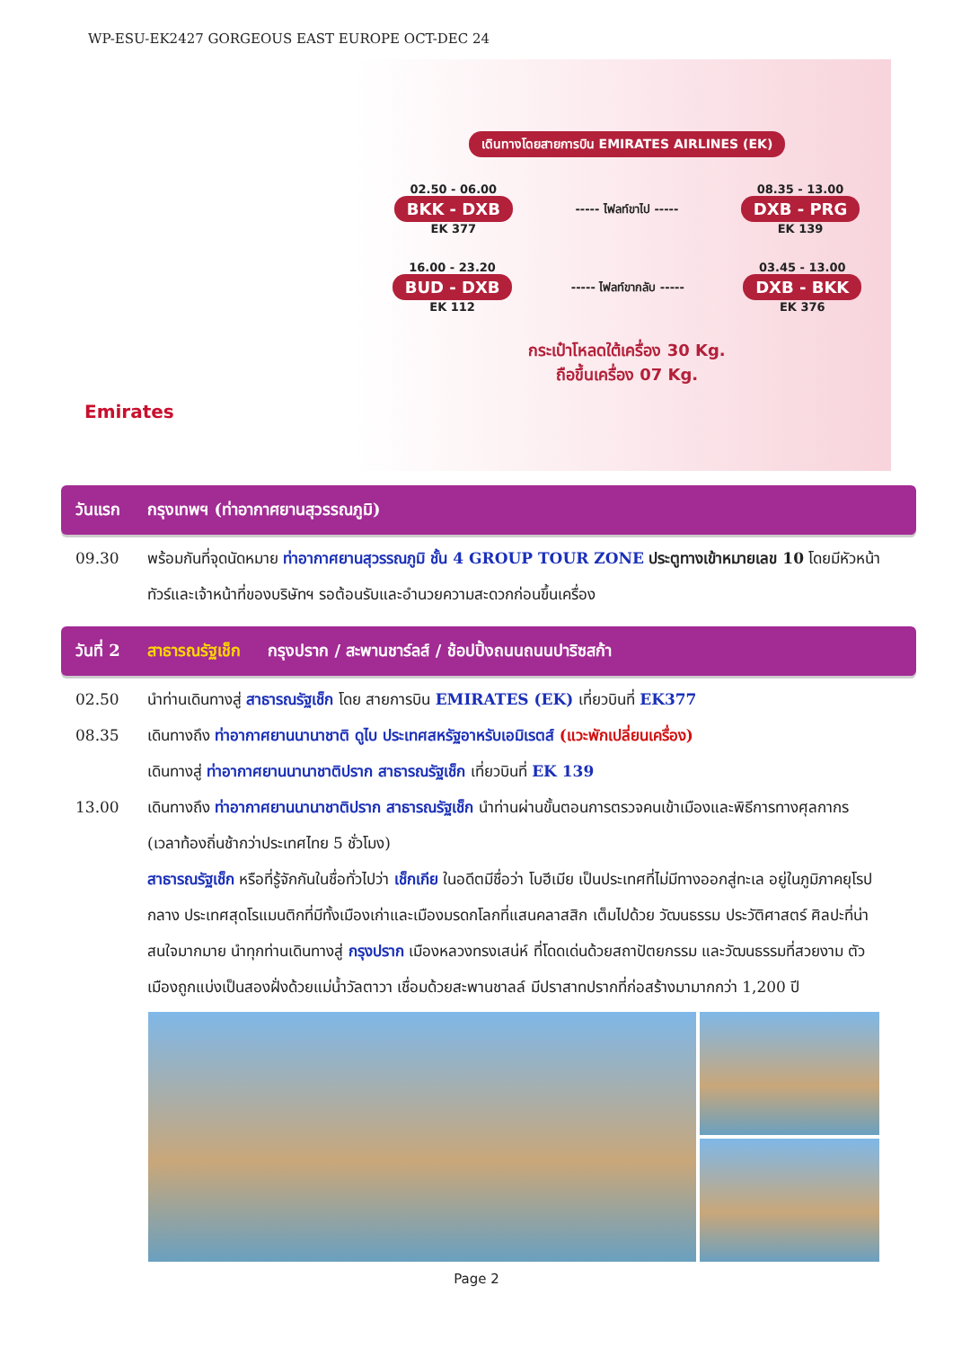WP-ESU-EK2427 GORGEOUS EAST EUROPE OCT-DEC 24
Emirates
เดินทางโดยสายการบิน EMIRATES AIRLINES (EK)
02.50 - 06.00
BKK - DXB
EK 377
----- ไฟลท์ขาไป -----
08.35 - 13.00
DXB - PRG
EK 139
16.00 - 23.20
BUD - DXB
EK 112
----- ไฟลท์ขากลับ -----
03.45 - 13.00
DXB - BKK
EK 376
กระเป๋าโหลดใต้เครื่อง 30 Kg.
ถือขึ้นเครื่อง 07 Kg.
วันแรก กรุงเทพฯ (ท่าอากาศยานสุวรรณภูมิ)
09.30 พร้อมกันที่จุดนัดหมาย ท่าอากาศยานสุวรรณภูมิ ชั้น 4 GROUP TOUR ZONE ประตูทางเข้าหมายเลข 10 โดยมีหัวหน้าทัวร์และเจ้าหน้าที่ของบริษัทฯ รอต้อนรับและอำนวยความสะดวกก่อนขึ้นเครื่อง
วันที่ 2 สาธารณรัฐเช็ก กรุงปราก / สะพานชาร์ลส์ / ช้อปปิ้งถนนถนนปาริซสก้า
02.50 นำท่านเดินทางสู่ สาธารณรัฐเช็ก โดย สายการบิน EMIRATES (EK) เที่ยวบินที่ EK377
08.35 เดินทางถึง ท่าอากาศยานนานาชาติ ดูไบ ประเทศสหรัฐอาหรับเอมิเรตส์ (แวะพักเปลี่ยนเครื่อง)
เดินทางสู่ ท่าอากาศยานนานาชาติปราก สาธารณรัฐเช็ก เที่ยวบินที่ EK 139
13.00 เดินทางถึง ท่าอากาศยานนานาชาติปราก สาธารณรัฐเช็ก นำท่านผ่านขั้นตอนการตรวจคนเข้าเมืองและพิธีการทางศุลกากร (เวลาท้องถิ่นช้ากว่าประเทศไทย 5 ชั่วโมง)
สาธารณรัฐเช็ก หรือที่รู้จักกันในชื่อทั่วไปว่า เช็กเกีย ในอดีตมีชื่อว่า โบฮีเมีย เป็นประเทศที่ไม่มีทางออกสู่ทะเล อยู่ในภูมิภาคยุโรปกลาง ประเทศสุดโรแมนติกที่มีทั้งเมืองเก่าและเมืองมรดกโลกที่แสนคลาสสิก เต็มไปด้วย วัฒนธรรม ประวัติศาสตร์ ศิลปะที่น่าสนใจมากมาย นำทุกท่านเดินทางสู่ กรุงปราก เมืองหลวงทรงเสน่ห์ ที่โดดเด่นด้วยสถาปัตยกรรม และวัฒนธรรมที่สวยงาม ตัวเมืองถูกแบ่งเป็นสองฝั่งด้วยแม่น้ำวัลตาวา เชื่อมด้วยสะพานชาลล์ มีปราสาทปรากที่ก่อสร้างมามากกว่า 1,200 ปี
Page 2